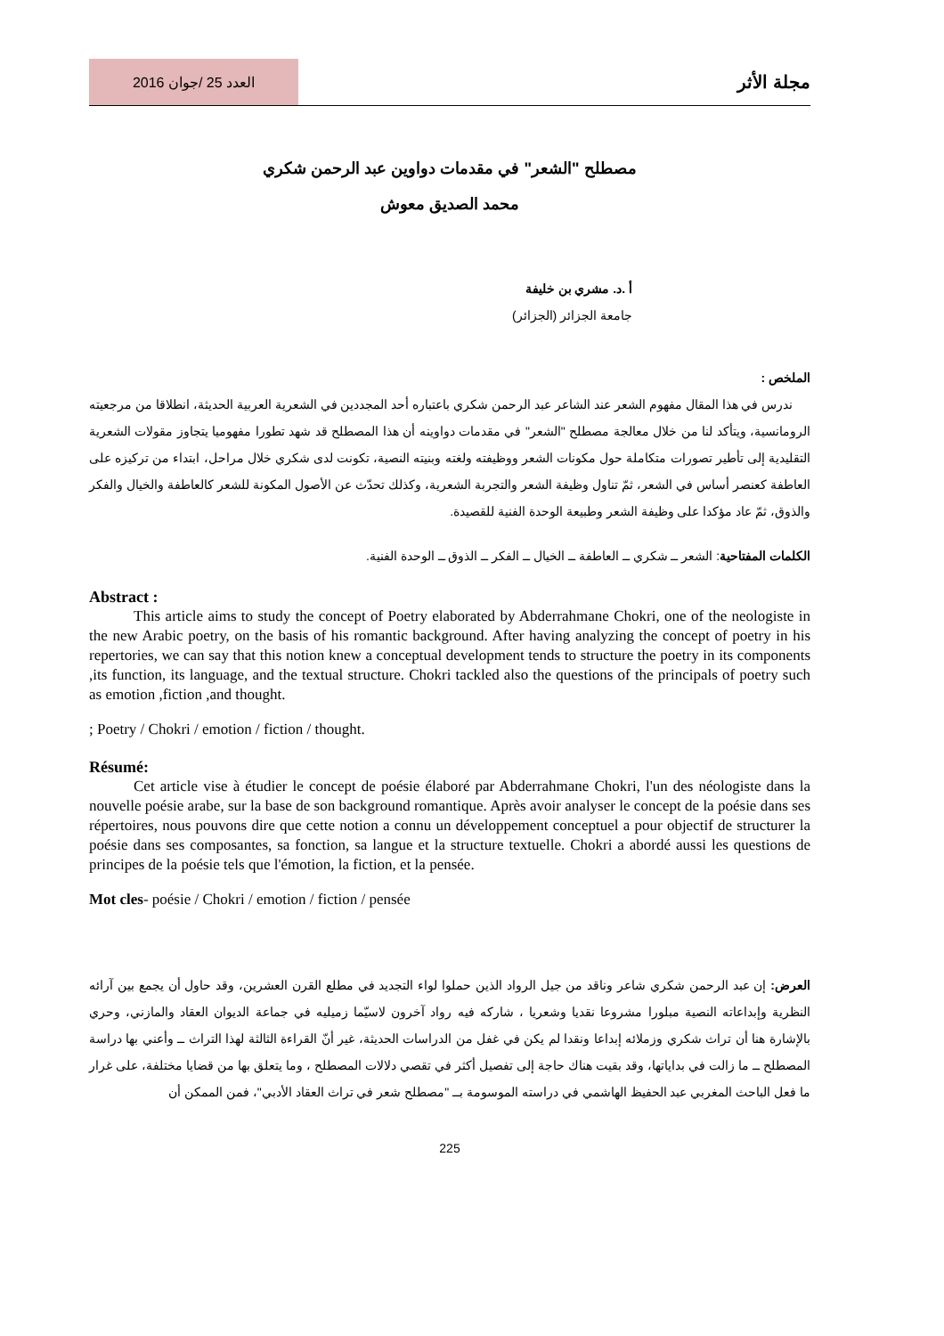العدد 25 /جوان 2016
مجلة الأثر
مصطلح "الشعر" في مقدمات دواوين عبد الرحمن شكري
محمد الصديق معوش
أ .د. مشري بن خليفة
جامعة الجزائر (الجزائر)
الملخص :
ندرس في هذا المقال مفهوم الشعر عند الشاعر عبد الرحمن شكري باعتباره أحد المجددين في الشعرية العربية الحديثة، انطلاقا من مرجعيته الرومانسية، ويتأكد لنا من خلال معالجة مصطلح "الشعر" في مقدمات دواوينه أن هذا المصطلح قد شهد تطورا مفهوميا يتجاوز مقولات الشعرية التقليدية إلى تأطير تصورات متكاملة حول مكونات الشعر ووظيفته ولغته وبنيته النصية، تكونت لدى شكري خلال مراحل، ابتداء من تركيزه على العاطفة كعنصر أساس في الشعر، ثمّ تناول وظيفة الشعر والتجربة الشعرية، وكذلك تحدّث عن الأصول المكونة للشعر كالعاطفة والخيال والفكر والذوق، ثمّ عاد مؤكدا على وظيفة الشعر وطبيعة الوحدة الفنية للقصيدة.
الكلمات المفتاحية: الشعر ــ شكري ــ العاطفة ــ الخيال ــ الفكر ــ الذوق ــ الوحدة الفنية.
Abstract :
This article aims to study the concept of Poetry elaborated by Abderrahmane Chokri, one of the neologiste in the new Arabic poetry, on the basis of his romantic background. After having analyzing the concept of poetry in his repertories, we can say that this notion knew a conceptual development tends to structure the poetry in its components ,its function, its language, and the textual structure. Chokri tackled also the questions of the principals of poetry such as emotion ,fiction ,and thought.
; Poetry / Chokri / emotion / fiction / thought.
Résumé:
Cet article vise à étudier le concept de poésie élaboré par Abderrahmane Chokri, l'un des néologiste dans la nouvelle poésie arabe, sur la base de son background romantique. Après avoir analyser le concept de la poésie dans ses répertoires, nous pouvons dire que cette notion a connu un développement conceptuel a pour objectif de structurer la poésie dans ses composantes, sa fonction, sa langue et la structure textuelle. Chokri a abordé aussi les questions de principes de la poésie tels que l'émotion, la fiction, et la pensée.
Mot cles- poésie / Chokri / emotion / fiction / pensée
العرض: إن عبد الرحمن شكري شاعر وناقد من جيل الرواد الذين حملوا لواء التجديد في مطلع القرن العشرين، وقد حاول أن يجمع بين آرائه النظرية وإبداعاته النصية مبلورا مشروعا نقديا وشعريا ، شاركه فيه رواد آخرون لاسيّما زميليه في جماعة الديوان العقاد والمازني، وحري بالإشارة هنا أن تراث شكري وزملائه إبداعا ونقدا لم يكن في غفل من الدراسات الحديثة، غير أنّ القراءة الثالثة لهذا التراث ــ وأعني بها دراسة المصطلح ــ ما زالت في بداياتها، وقد بقيت هناك حاجة إلى تفصيل أكثر في تقصي دلالات المصطلح ، وما يتعلق بها من قضايا مختلفة، على غرار ما فعل الباحث المغربي عبد الحفيظ الهاشمي في دراسته الموسومة بــ "مصطلح شعر في تراث العقاد الأدبي"، فمن الممكن أن
225